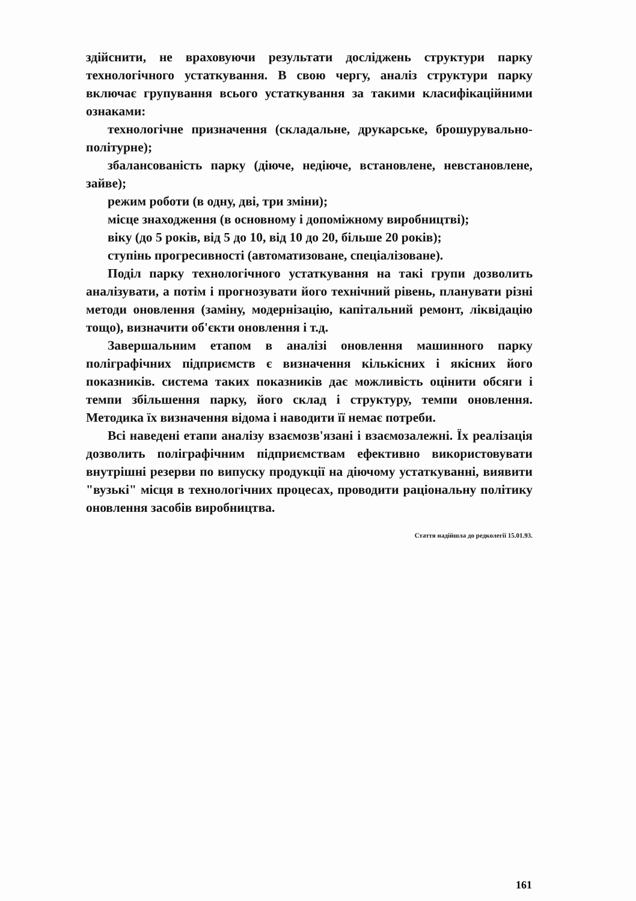здійснити, не враховуючи результати досліджень структури парку технологічного устаткування. В свою чергу, аналіз структури парку включає групування всього устаткування за такими класифікаційними ознаками:
технологічне призначення (складальне, друкарське, брошурувально-політурне);
збалансованість парку (діюче, недіюче, встановлене, невстановлене, зайве);
режим роботи (в одну, дві, три зміни);
місце знаходження (в основному і допоміжному виробництві);
віку (до 5 років, від 5 до 10, від 10 до 20, більше 20 років);
ступінь прогресивності (автоматизоване, спеціалізоване).
Поділ парку технологічного устаткування на такі групи дозволить аналізувати, а потім і прогнозувати його технічний рівень, планувати різні методи оновлення (заміну, модернізацію, капітальний ремонт, ліквідацію тощо), визначити об'єкти оновлення і т.д.
Завершальним етапом в аналізі оновлення машинного парку поліграфічних підприємств є визначення кількісних і якісних його показників. система таких показників дає можливість оцінити обсяги і темпи збільшення парку, його склад і структуру, темпи оновлення. Методика їх визначення відома і наводити її немає потреби.
Всі наведені етапи аналізу взаємозв'язані і взаємозалежні. Їх реалізація дозволить поліграфічним підприємствам ефективно використовувати внутрішні резерви по випуску продукції на діючому устаткуванні, виявити "вузькі" місця в технологічних процесах, проводити раціональну політику оновлення засобів виробництва.
Стаття надійшла до редколегії 15.01.93.
161